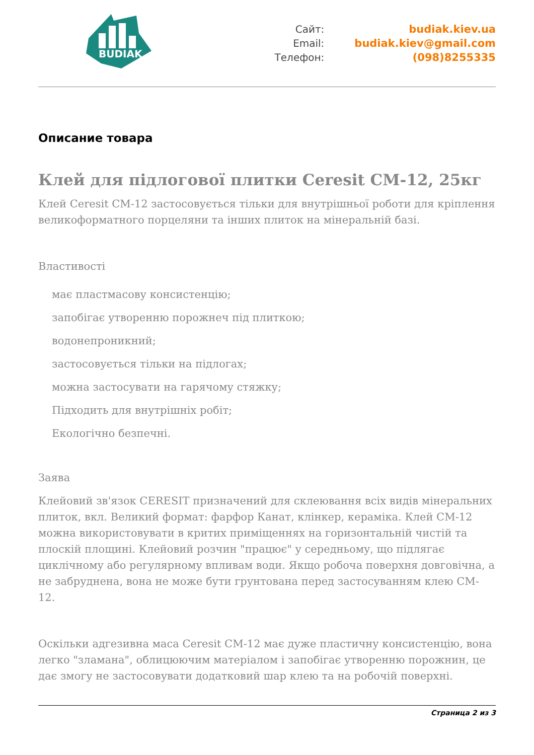BUDIAK
Сайт:
Email:
Телефон:
budiak.kiev.ua
budiak.kiev@gmail.com
(098)8255335
Описание товара
Клей для підлогової плитки Ceresit CM-12, 25кг
Клей Ceresit CM-12 застосовується тільки для внутрішньої роботи для кріплення великоформатного порцеляни та інших плиток на мінеральній базі.
Властивості
має пластмасову консистенцію;
запобігає утворенню порожнеч під плиткою;
водонепроникний;
застосовується тільки на підлогах;
можна застосувати на гарячому стяжку;
Підходить для внутрішніх робіт;
Екологічно безпечні.
Заява
Клейовий зв'язок CERESIT призначений для склеювання всіх видів мінеральних плиток, вкл. Великий формат: фарфор Канат, клінкер, кераміка. Клей CM-12 можна використовувати в критих приміщеннях на горизонтальній чистій та плоскій площині. Клейовий розчин "працює" у середньому, що підлягає циклічному або регулярному впливам води. Якщо робоча поверхня довговічна, а не забруднена, вона не може бути грунтована перед застосуванням клею CM-12.
Оскільки адгезивна маса Ceresit CM-12 має дуже пластичну консистенцію, вона легко "зламана", облицюючим матеріалом і запобігає утворенню порожнин, це дає змогу не застосовувати додатковий шар клею та на робочій поверхні.
Страница 2 из 3